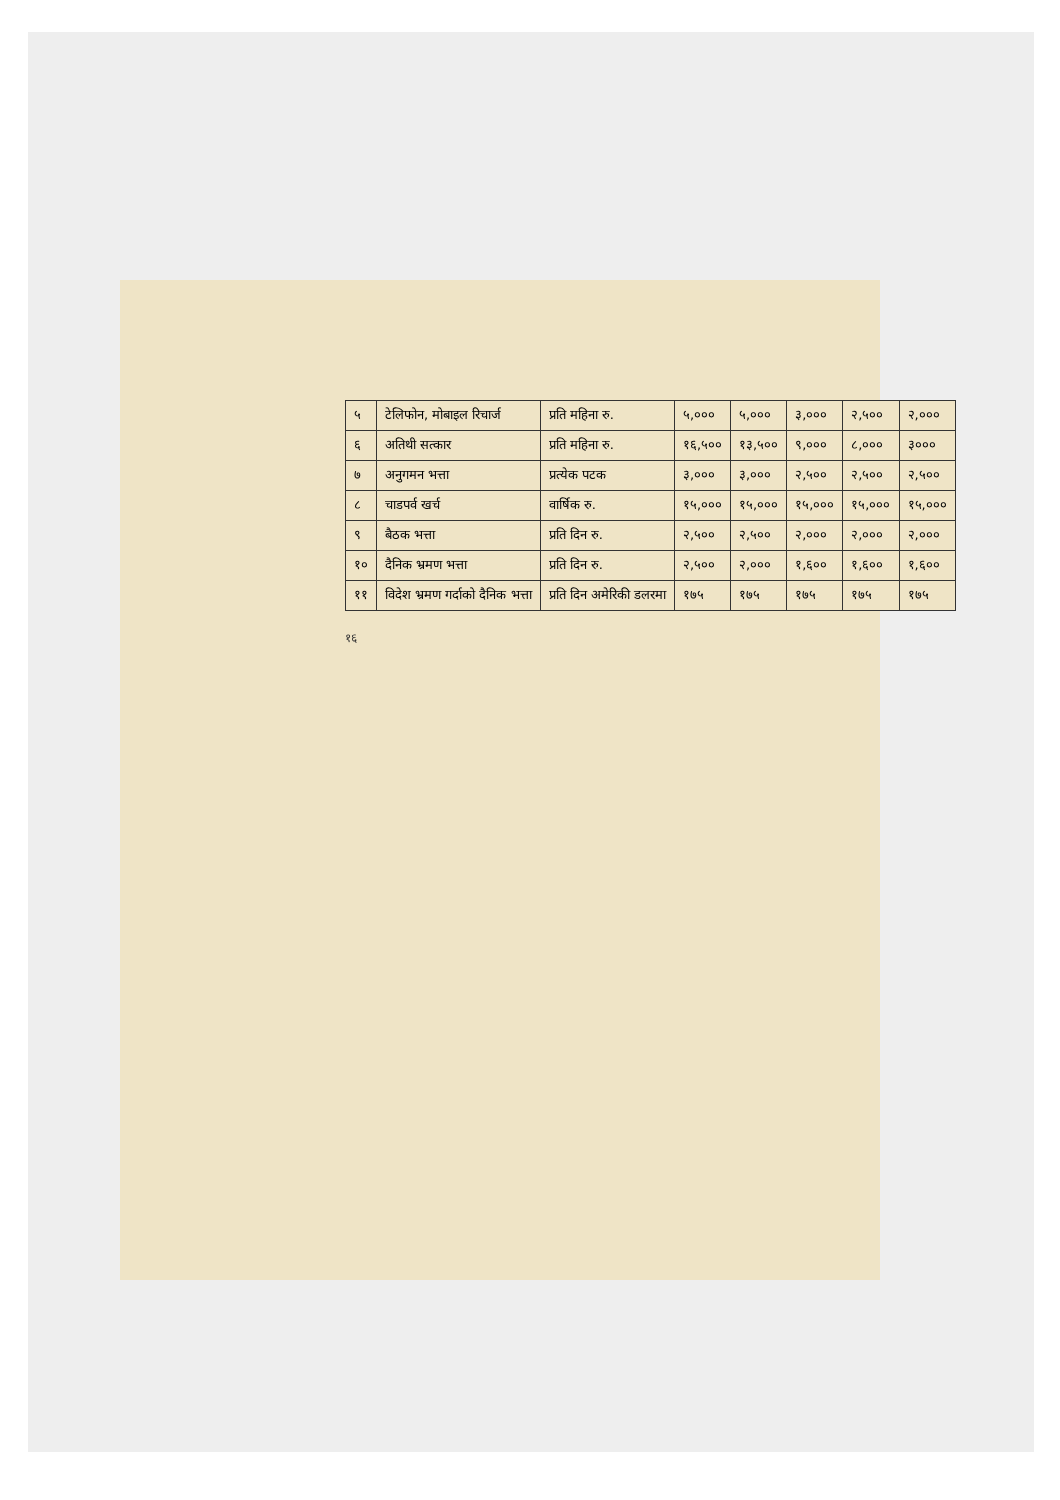| ५ | टेलिफोन, मोबाइल रिचार्ज | प्रति महिना रु. | ५,००० | ५,००० | ३,००० | २,५०० | २,००० |
| ६ | अतिथी सत्कार | प्रति महिना रु. | १६,५०० | १३,५०० | ९,००० | ८,००० | ३००० |
| ७ | अनुगमन भत्ता | प्रत्येक पटक | ३,००० | ३,००० | २,५०० | २,५०० | २,५०० |
| ८ | चाडपर्व खर्च | वार्षिक रु. | १५,००० | १५,००० | १५,००० | १५,००० | १५,००० |
| ९ | बैठक भत्ता | प्रति दिन रु. | २,५०० | २,५०० | २,००० | २,००० | २,००० |
| १० | दैनिक भ्रमण भत्ता | प्रति दिन रु. | २,५०० | २,००० | १,६०० | १,६०० | १,६०० |
| ११ | विदेश भ्रमण गर्दाको दैनिक भत्ता | प्रति दिन अमेरिकी डलरमा | १७५ | १७५ | १७५ | १७५ | १७५ |
१६